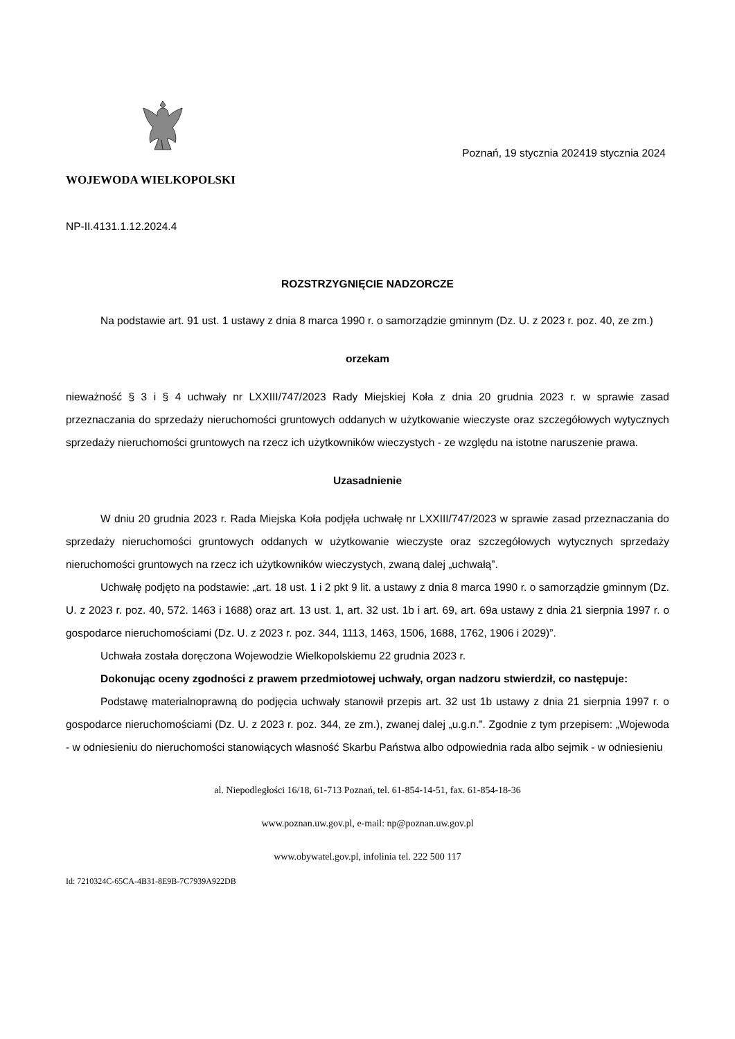WOJEWODA WIELKOPOLSKI
Poznań, 19 stycznia 202419 stycznia 2024
NP-II.4131.1.12.2024.4
ROZSTRZYGNIĘCIE NADZORCZE
Na podstawie art. 91 ust. 1 ustawy z dnia 8 marca 1990 r. o samorządzie gminnym (Dz. U. z 2023 r. poz. 40, ze zm.)
orzekam
nieważność § 3 i § 4 uchwały nr LXXIII/747/2023 Rady Miejskiej Koła z dnia 20 grudnia 2023 r. w sprawie zasad przeznaczania do sprzedaży nieruchomości gruntowych oddanych w użytkowanie wieczyste oraz szczegółowych wytycznych sprzedaży nieruchomości gruntowych na rzecz ich użytkowników wieczystych - ze względu na istotne naruszenie prawa.
Uzasadnienie
W dniu 20 grudnia 2023 r. Rada Miejska Koła podjęła uchwałę nr LXXIII/747/2023 w sprawie zasad przeznaczania do sprzedaży nieruchomości gruntowych oddanych w użytkowanie wieczyste oraz szczegółowych wytycznych sprzedaży nieruchomości gruntowych na rzecz ich użytkowników wieczystych, zwaną dalej „uchwałą”.
Uchwałę podjęto na podstawie: „art. 18 ust. 1 i 2 pkt 9 lit. a ustawy z dnia 8 marca 1990 r. o samorządzie gminnym (Dz. U. z 2023 r. poz. 40, 572. 1463 i 1688) oraz art. 13 ust. 1, art. 32 ust. 1b i art. 69, art. 69a ustawy z dnia 21 sierpnia 1997 r. o gospodarce nieruchomościami (Dz. U. z 2023 r. poz. 344, 1113, 1463, 1506, 1688, 1762, 1906 i 2029)”.
Uchwała została doręczona Wojewodzie Wielkopolskiemu 22 grudnia 2023 r.
Dokonując oceny zgodności z prawem przedmiotowej uchwały, organ nadzoru stwierdził, co następuje:
Podstawę materialnoprawną do podjęcia uchwały stanowił przepis art. 32 ust 1b ustawy z dnia 21 sierpnia 1997 r. o gospodarce nieruchomościami (Dz. U. z 2023 r. poz. 344, ze zm.), zwanej dalej „u.g.n.”. Zgodnie z tym przepisem: „Wojewoda - w odniesieniu do nieruchomości stanowiących własność Skarbu Państwa albo odpowiednia rada albo sejmik - w odniesieniu
al. Niepodległości 16/18, 61-713 Poznań, tel. 61-854-14-51, fax. 61-854-18-36
www.poznan.uw.gov.pl, e-mail: np@poznan.uw.gov.pl
www.obywatel.gov.pl, infolinia tel. 222 500 117
Id: 7210324C-65CA-4B31-8E9B-7C7939A922DB